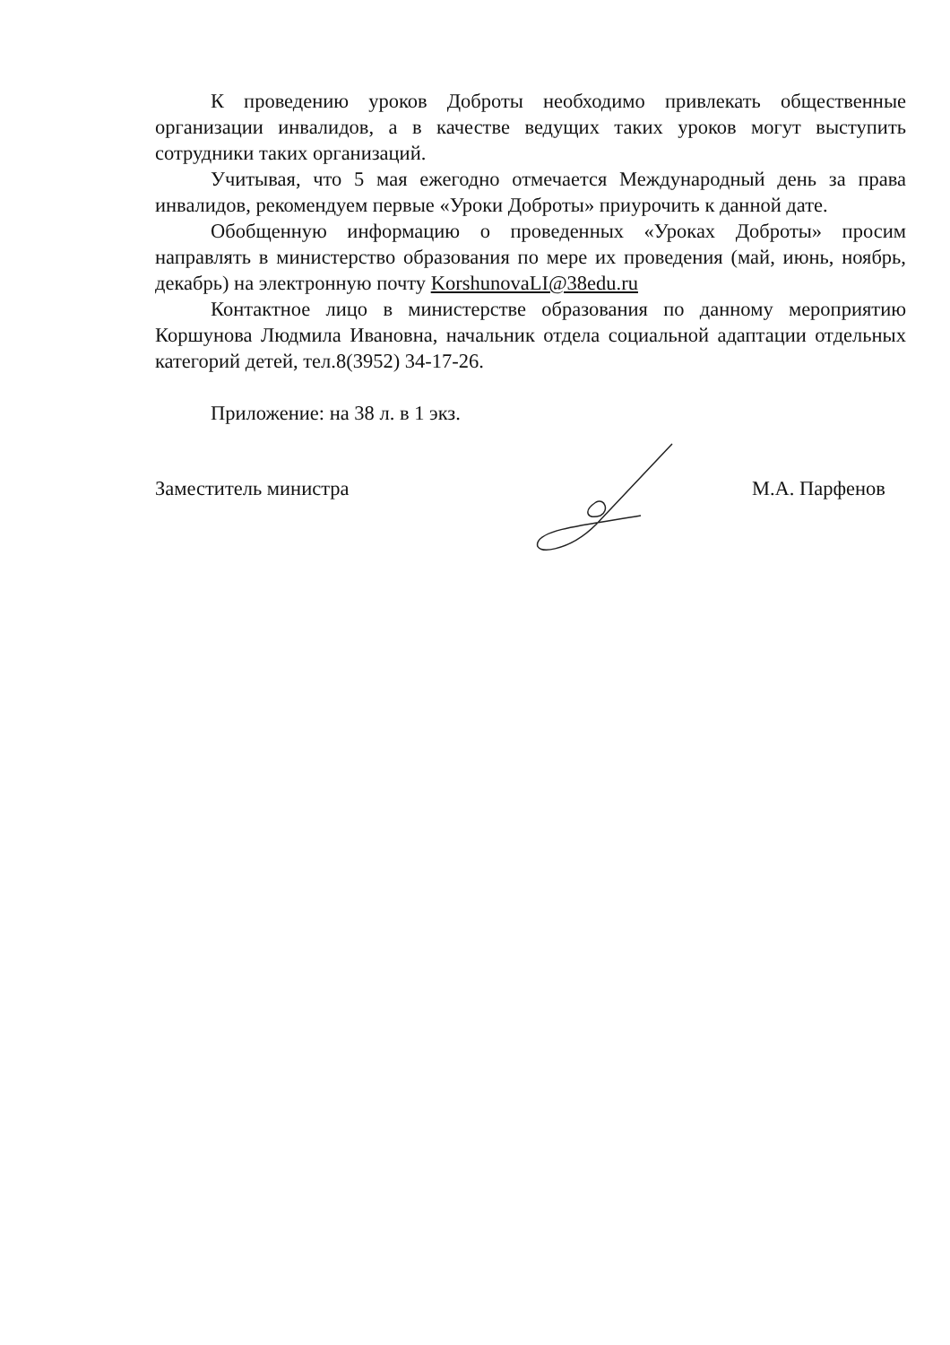К проведению уроков Доброты необходимо привлекать общественные организации инвалидов, а в качестве ведущих таких уроков могут выступить сотрудники таких организаций.
Учитывая, что 5 мая ежегодно отмечается Международный день за права инвалидов, рекомендуем первые «Уроки Доброты» приурочить к данной дате.
Обобщенную информацию о проведенных «Уроках Доброты» просим направлять в министерство образования по мере их проведения (май, июнь, ноябрь, декабрь) на электронную почту KorshunovaLI@38edu.ru
Контактное лицо в министерстве образования по данному мероприятию Коршунова Людмила Ивановна, начальник отдела социальной адаптации отдельных категорий детей, тел.8(3952) 34-17-26.
Приложение: на 38 л. в 1 экз.
Заместитель министра М.А. Парфенов